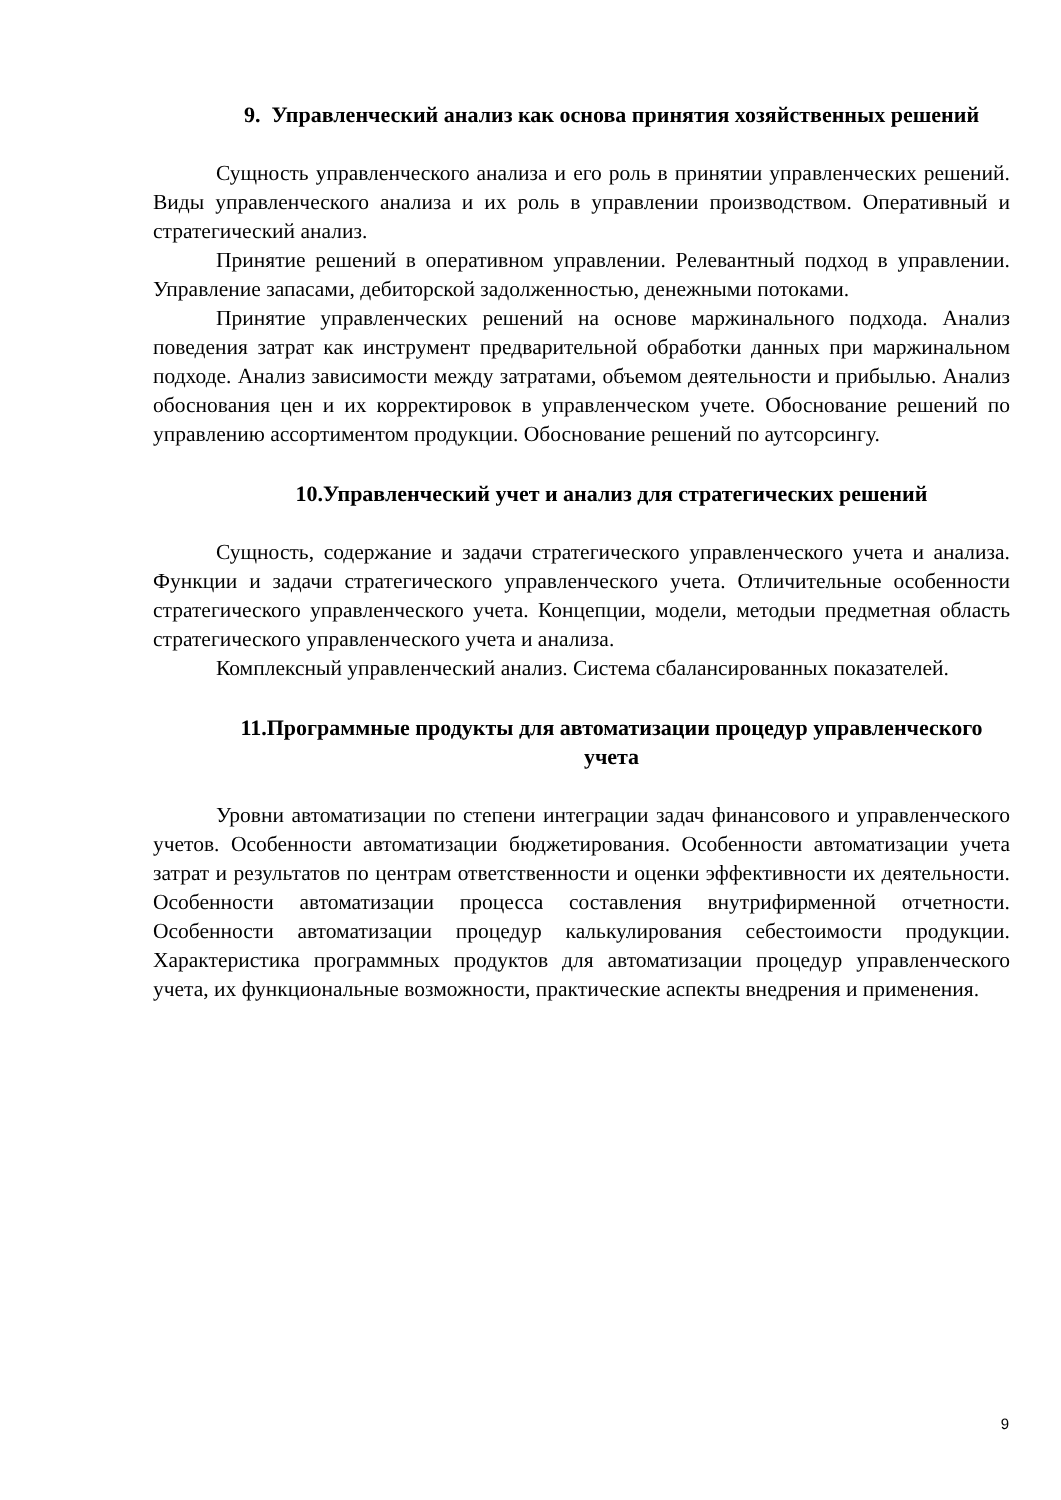9. Управленческий анализ как основа принятия хозяйственных решений
Сущность управленческого анализа и его роль в принятии управленческих решений. Виды управленческого анализа и их роль в управлении производством. Оперативный и стратегический анализ.
Принятие решений в оперативном управлении. Релевантный подход в управлении. Управление запасами, дебиторской задолженностью, денежными потоками.
Принятие управленческих решений на основе маржинального подхода. Анализ поведения затрат как инструмент предварительной обработки данных при маржинальном подходе. Анализ зависимости между затратами, объемом деятельности и прибылью. Анализ обоснования цен и их корректировок в управленческом учете. Обоснование решений по управлению ассортиментом продукции. Обоснование решений по аутсорсингу.
10.Управленческий учет и анализ для стратегических решений
Сущность, содержание и задачи стратегического управленческого учета и анализа. Функции и задачи стратегического управленческого учета. Отличительные особенности стратегического управленческого учета. Концепции, модели, методыи предметная область стратегического управленческого учета и анализа.
Комплексный управленческий анализ. Система сбалансированных показателей.
11.Программные продукты для автоматизации процедур управленческого учета
Уровни автоматизации по степени интеграции задач финансового и управленческого учетов. Особенности автоматизации бюджетирования. Особенности автоматизации учета затрат и результатов по центрам ответственности и оценки эффективности их деятельности. Особенности автоматизации процесса составления внутрифирменной отчетности. Особенности автоматизации процедур калькулирования себестоимости продукции. Характеристика программных продуктов для автоматизации процедур управленческого учета, их функциональные возможности, практические аспекты внедрения и применения.
9